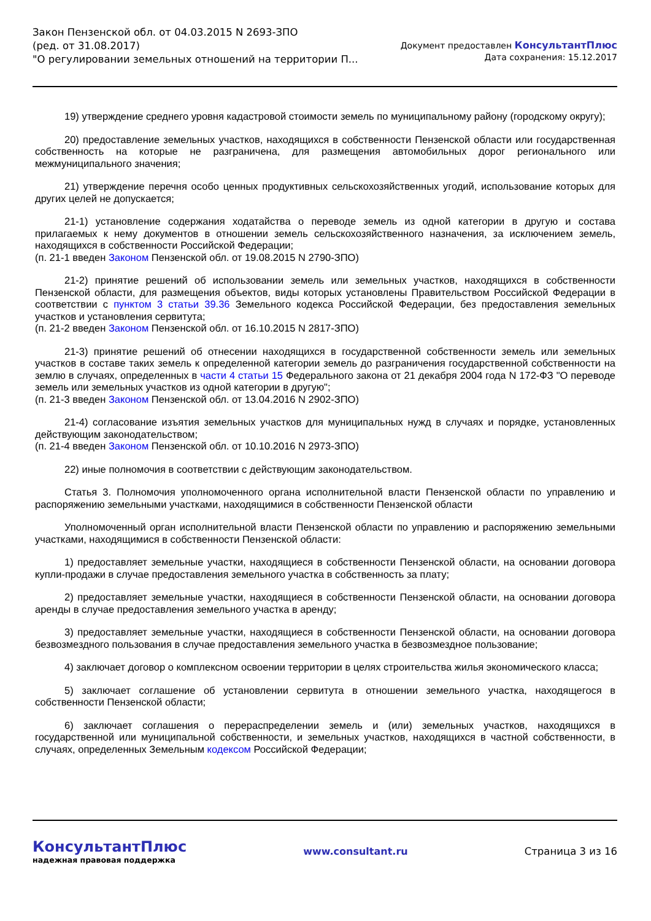Закон Пензенской обл. от 04.03.2015 N 2693-ЗПО
(ред. от 31.08.2017)
"О регулировании земельных отношений на территории П...
Документ предоставлен КонсультантПлюс
Дата сохранения: 15.12.2017
19) утверждение среднего уровня кадастровой стоимости земель по муниципальному району (городскому округу);
20) предоставление земельных участков, находящихся в собственности Пензенской области или государственная собственность на которые не разграничена, для размещения автомобильных дорог регионального или межмуниципального значения;
21) утверждение перечня особо ценных продуктивных сельскохозяйственных угодий, использование которых для других целей не допускается;
21-1) установление содержания ходатайства о переводе земель из одной категории в другую и состава прилагаемых к нему документов в отношении земель сельскохозяйственного назначения, за исключением земель, находящихся в собственности Российской Федерации;
(п. 21-1 введен Законом Пензенской обл. от 19.08.2015 N 2790-ЗПО)
21-2) принятие решений об использовании земель или земельных участков, находящихся в собственности Пензенской области, для размещения объектов, виды которых установлены Правительством Российской Федерации в соответствии с пунктом 3 статьи 39.36 Земельного кодекса Российской Федерации, без предоставления земельных участков и установления сервитута;
(п. 21-2 введен Законом Пензенской обл. от 16.10.2015 N 2817-ЗПО)
21-3) принятие решений об отнесении находящихся в государственной собственности земель или земельных участков в составе таких земель к определенной категории земель до разграничения государственной собственности на землю в случаях, определенных в части 4 статьи 15 Федерального закона от 21 декабря 2004 года N 172-ФЗ "О переводе земель или земельных участков из одной категории в другую";
(п. 21-3 введен Законом Пензенской обл. от 13.04.2016 N 2902-ЗПО)
21-4) согласование изъятия земельных участков для муниципальных нужд в случаях и порядке, установленных действующим законодательством;
(п. 21-4 введен Законом Пензенской обл. от 10.10.2016 N 2973-ЗПО)
22) иные полномочия в соответствии с действующим законодательством.
Статья 3. Полномочия уполномоченного органа исполнительной власти Пензенской области по управлению и распоряжению земельными участками, находящимися в собственности Пензенской области
Уполномоченный орган исполнительной власти Пензенской области по управлению и распоряжению земельными участками, находящимися в собственности Пензенской области:
1) предоставляет земельные участки, находящиеся в собственности Пензенской области, на основании договора купли-продажи в случае предоставления земельного участка в собственность за плату;
2) предоставляет земельные участки, находящиеся в собственности Пензенской области, на основании договора аренды в случае предоставления земельного участка в аренду;
3) предоставляет земельные участки, находящиеся в собственности Пензенской области, на основании договора безвозмездного пользования в случае предоставления земельного участка в безвозмездное пользование;
4) заключает договор о комплексном освоении территории в целях строительства жилья экономического класса;
5) заключает соглашение об установлении сервитута в отношении земельного участка, находящегося в собственности Пензенской области;
6) заключает соглашения о перераспределении земель и (или) земельных участков, находящихся в государственной или муниципальной собственности, и земельных участков, находящихся в частной собственности, в случаях, определенных Земельным кодексом Российской Федерации;
КонсультантПлюс
надежная правовая поддержка
www.consultant.ru Страница 3 из 16